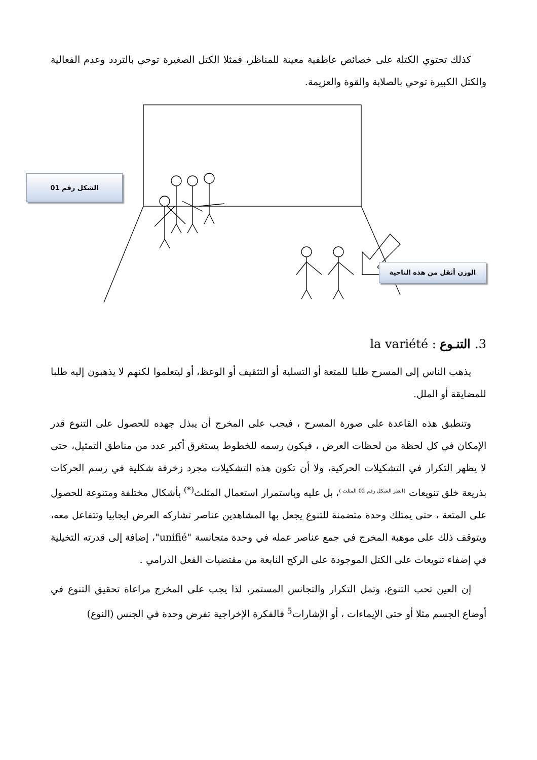كذلك تحتوي الكتلة على خصائص عاطفية معينة للمناظر، فمثلا الكتل الصغيرة توحي بالتردد وعدم الفعالية والكتل الكبيرة توحي بالصلابة والقوة والعزيمة.
الشكل رقم 01
الوزن أثقل من هذه الناحية
3. التنـوع : la variété
يذهب الناس إلى المسرح طلبا للمتعة أو التسلية أو التثقيف أو الوعظ، أو ليتعلموا لكنهم لا يذهبون إليه طلبا للمضايقة أو الملل.
وتنطبق هذه القاعدة على صورة المسرح ، فيجب على المخرج أن يبذل جهده للحصول على التنوع قدر الإمكان في كل لحظة من لحظات العرض ، فيكون رسمه للخطوط يستغرق أكبر عدد من مناطق التمثيل، حتى لا يظهر التكرار في التشكيلات الحركية، ولا أن تكون هذه التشكيلات مجرد زخرفة شكلية في رسم الحركات بذريعة خلق تنويعات <sup>(انظر الشكل رقم 02 المثلث )</sup>، بل عليه وباستمرار استعمال المثلث<sup>(*)</sup> بأشكال مختلفة ومتنوعة للحصول على المتعة ، حتى يمتلك وحدة متضمنة للتنوع يجعل بها المشاهدين عناصر تشاركه العرض ايجابيا وتتفاعل معه، ويتوقف ذلك على موهبة المخرج في جمع عناصر عمله في وحدة متجانسة "unifié"، إضافة إلى قدرته التخيلية في إضفاء تنويعات على الكتل الموجودة على الركح النابعة من مقتضيات الفعل الدرامي .
إن العين تحب التنوع، وتمل التكرار والتجانس المستمر، لذا يجب على المخرج مراعاة تحقيق التنوع في أوضاع الجسم مثلا أو حتى الإيماءات ، أو الإشارات<sup>5</sup> فالفكرة الإخراجية تفرض وحدة في الجنس (النوع)